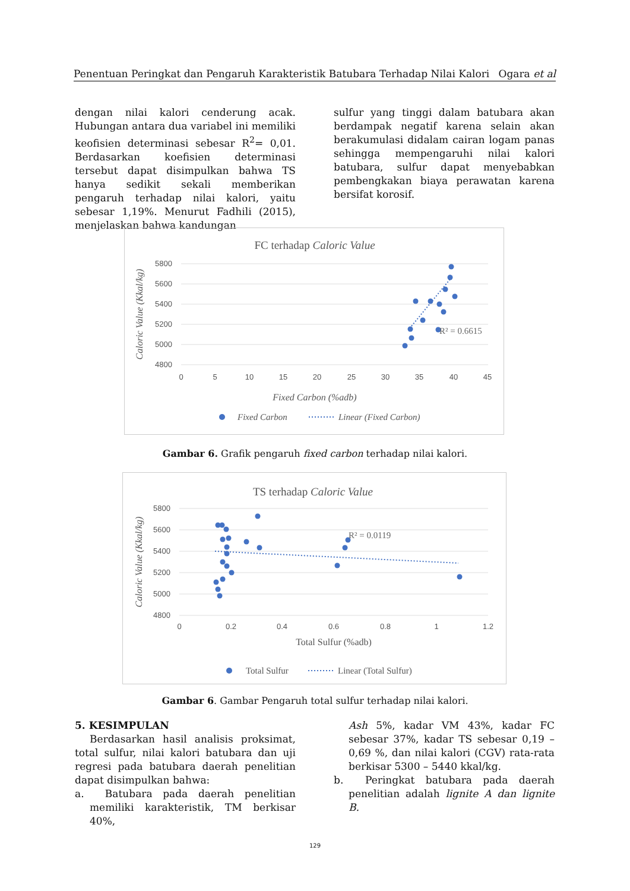Penentuan Peringkat dan Pengaruh Karakteristik Batubara Terhadap Nilai Kalori Ogara et al
dengan nilai kalori cenderung acak. Hubungan antara dua variabel ini memiliki keofisien determinasi sebesar R<sup>2</sup>= 0,01. Berdasarkan koefisien determinasi tersebut dapat disimpulkan bahwa TS hanya sedikit sekali memberikan pengaruh terhadap nilai kalori, yaitu sebesar 1,19%. Menurut Fadhili (2015), menjelaskan bahwa kandungan
sulfur yang tinggi dalam batubara akan berdampak negatif karena selain akan berakumulasi didalam cairan logam panas sehingga mempengaruhi nilai kalori batubara, sulfur dapat menyebabkan pembengkakan biaya perawatan karena bersifat korosif.
FC terhadap Caloric Value
5800
5600
5400
5200
5000
4800
0
5
10
15
20
25
30
35
40
45
R² = 0.6615
Fixed Carbon (%adb)
Caloric Value (Kkal/kg)
Fixed Carbon
Linear (Fixed Carbon)
Gambar 6. Grafik pengaruh fixed carbon terhadap nilai kalori.
TS terhadap Caloric Value
5800
5600
5400
5200
5000
4800
0
0.2
0.4
0.6
0.8
1
1.2
R² = 0.0119
Total Sulfur (%adb)
Caloric Value (Kkal/kg)
Total Sulfur
Linear (Total Sulfur)
Gambar 6. Gambar Pengaruh total sulfur terhadap nilai kalori.
5. KESIMPULAN
Berdasarkan hasil analisis proksimat, total sulfur, nilai kalori batubara dan uji regresi pada batubara daerah penelitian dapat disimpulkan bahwa:
a. Batubara pada daerah penelitian memiliki karakteristik, TM berkisar 40%,
Ash 5%, kadar VM 43%, kadar FC sebesar 37%, kadar TS sebesar 0,19 – 0,69 %, dan nilai kalori (CGV) rata-rata berkisar 5300 – 5440 kkal/kg.
b. Peringkat batubara pada daerah penelitian adalah lignite A dan lignite B.
129